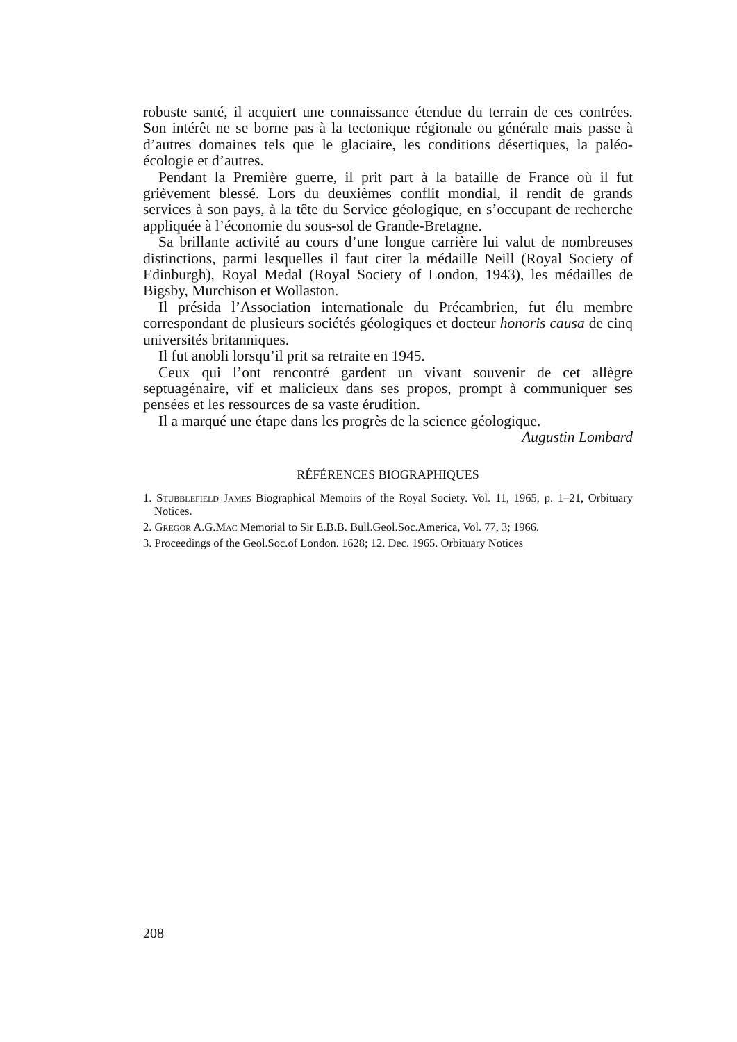robuste santé, il acquiert une connaissance étendue du terrain de ces contrées. Son intérêt ne se borne pas à la tectonique régionale ou générale mais passe à d’autres domaines tels que le glaciaire, les conditions désertiques, la paléo-écologie et d’autres.
Pendant la Première guerre, il prit part à la bataille de France où il fut grièvement blessé. Lors du deuxièmes conflit mondial, il rendit de grands services à son pays, à la tête du Service géologique, en s’occupant de recherche appliquée à l’économie du sous-sol de Grande-Bretagne.
Sa brillante activité au cours d’une longue carrière lui valut de nombreuses distinctions, parmi lesquelles il faut citer la médaille Neill (Royal Society of Edinburgh), Royal Medal (Royal Society of London, 1943), les médailles de Bigsby, Murchison et Wollaston.
Il présida l’Association internationale du Précambrien, fut élu membre correspondant de plusieurs sociétés géologiques et docteur honoris causa de cinq universités britanniques.
Il fut anobli lorsqu’il prit sa retraite en 1945.
Ceux qui l’ont rencontré gardent un vivant souvenir de cet allègre septuagénaire, vif et malicieux dans ses propos, prompt à communiquer ses pensées et les ressources de sa vaste érudition.
Il a marqué une étape dans les progrès de la science géologique.
Augustin Lombard
RÉFÉRENCES BIOGRAPHIQUES
1. Stubblefield James Biographical Memoirs of the Royal Society. Vol. 11, 1965, p. 1–21, Orbituary Notices.
2. Gregor A.G.Mac Memorial to Sir E.B.B. Bull.Geol.Soc.America, Vol. 77, 3; 1966.
3. Proceedings of the Geol.Soc.of London. 1628; 12. Dec. 1965. Orbituary Notices
208